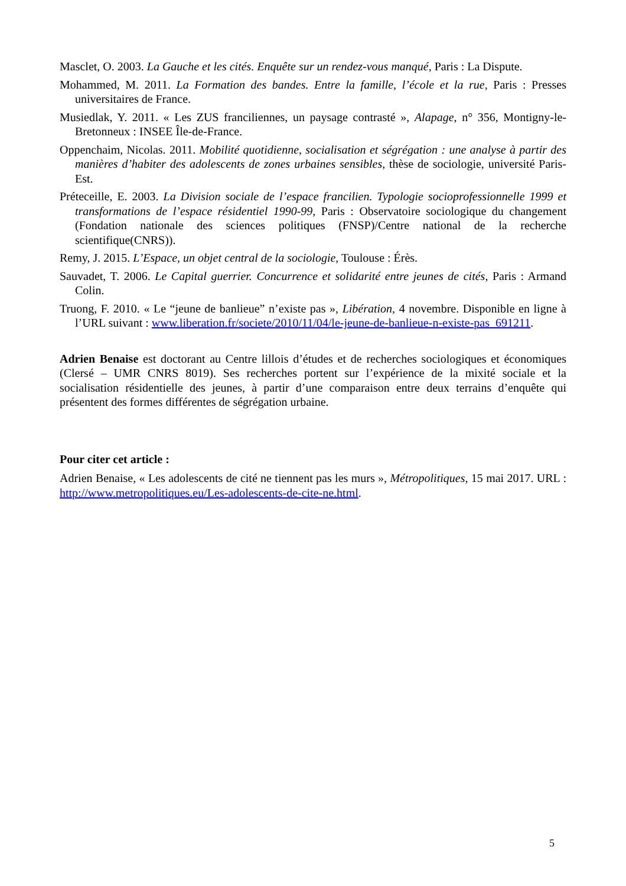Masclet, O. 2003. La Gauche et les cités. Enquête sur un rendez-vous manqué, Paris : La Dispute.
Mohammed, M. 2011. La Formation des bandes. Entre la famille, l’école et la rue, Paris : Presses universitaires de France.
Musiedlak, Y. 2011. « Les ZUS franciliennes, un paysage contrasté », Alapage, n° 356, Montigny-le-Bretonneux : INSEE Île-de-France.
Oppenchaim, Nicolas. 2011. Mobilité quotidienne, socialisation et ségrégation : une analyse à partir des manières d’habiter des adolescents de zones urbaines sensibles, thèse de sociologie, université Paris-Est.
Préteceille, E. 2003. La Division sociale de l’espace francilien. Typologie socioprofessionnelle 1999 et transformations de l’espace résidentiel 1990-99, Paris : Observatoire sociologique du changement (Fondation nationale des sciences politiques (FNSP)/Centre national de la recherche scientifique(CNRS)).
Remy, J. 2015. L’Espace, un objet central de la sociologie, Toulouse : Érès.
Sauvadet, T. 2006. Le Capital guerrier. Concurrence et solidarité entre jeunes de cités, Paris : Armand Colin.
Truong, F. 2010. « Le “jeune de banlieue” n’existe pas », Libération, 4 novembre. Disponible en ligne à l’URL suivant : www.liberation.fr/societe/2010/11/04/le-jeune-de-banlieue-n-existe-pas_691211.
Adrien Benaise est doctorant au Centre lillois d’études et de recherches sociologiques et économiques (Clersé – UMR CNRS 8019). Ses recherches portent sur l’expérience de la mixité sociale et la socialisation résidentielle des jeunes, à partir d’une comparaison entre deux terrains d’enquête qui présentent des formes différentes de ségrégation urbaine.
Pour citer cet article :
Adrien Benaise, « Les adolescents de cité ne tiennent pas les murs », Métropolitiques, 15 mai 2017. URL : http://www.metropolitiques.eu/Les-adolescents-de-cite-ne.html.
5